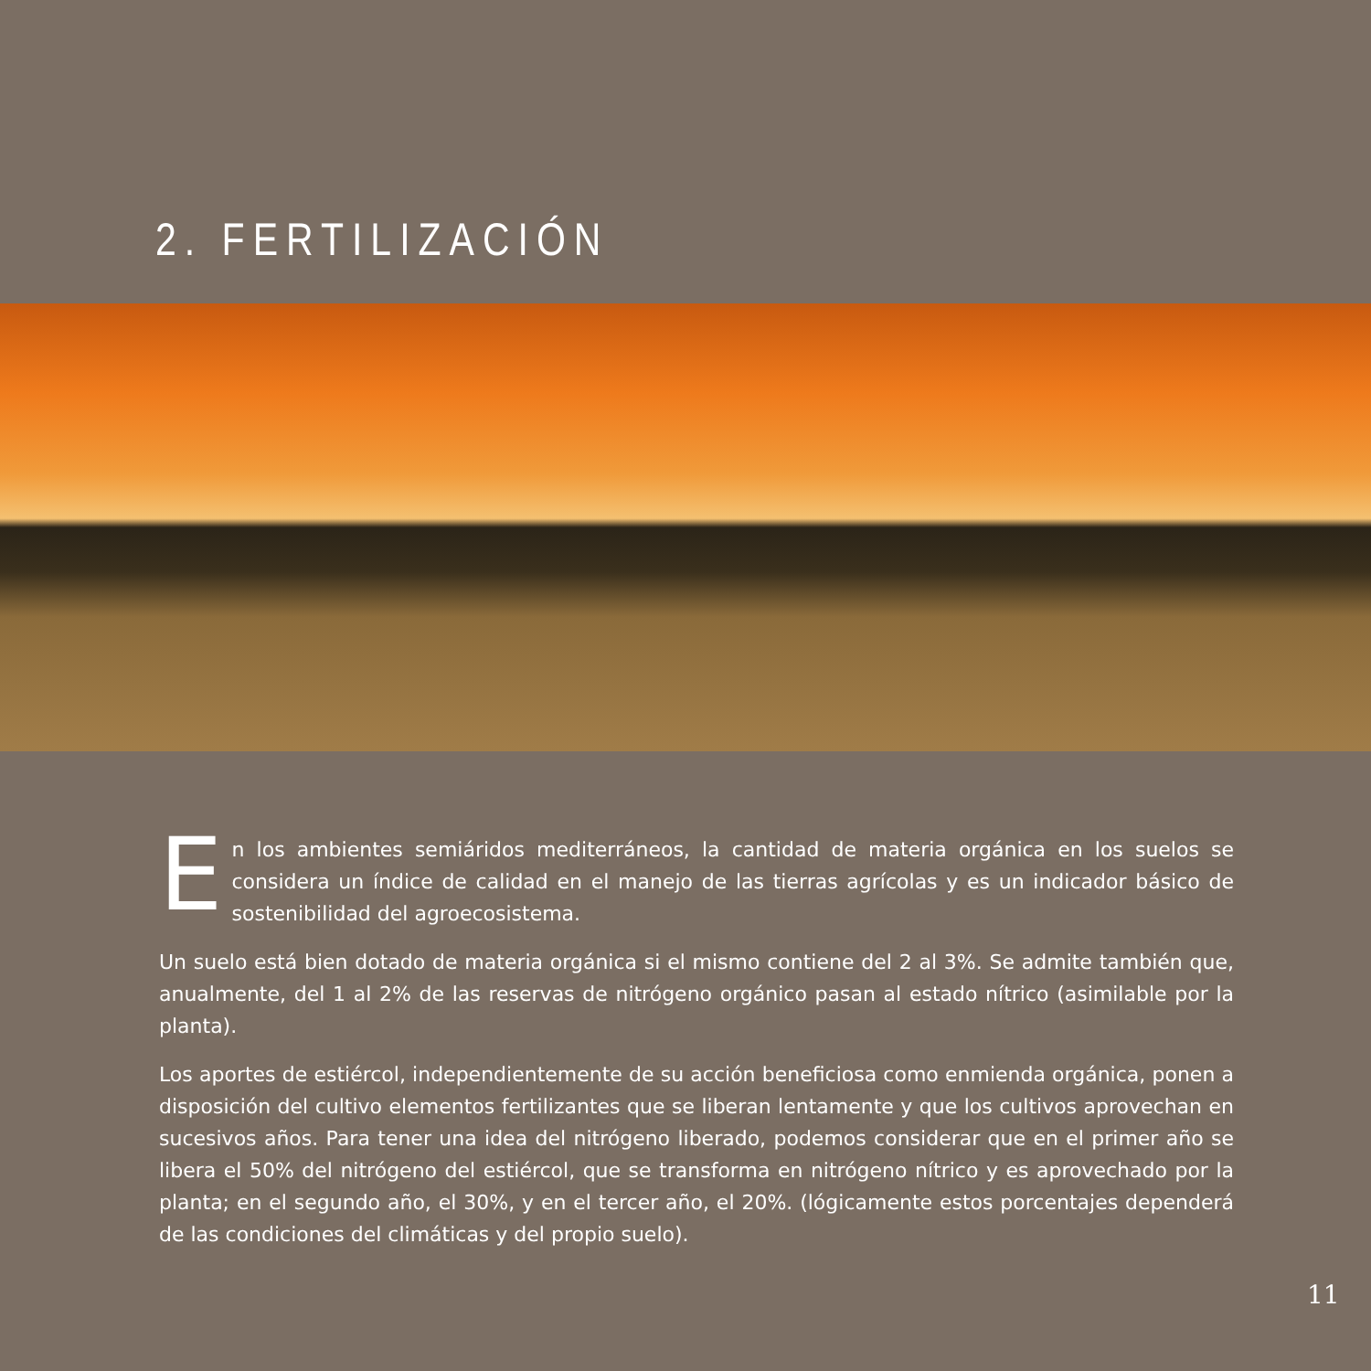2. FERTILIZACIÓN
En los ambientes semiáridos mediterráneos, la cantidad de materia orgánica en los suelos se considera un índice de calidad en el manejo de las tierras agrícolas y es un indicador básico de sostenibilidad del agroecosistema.
Un suelo está bien dotado de materia orgánica si el mismo contiene del 2 al 3%. Se admite también que, anualmente, del 1 al 2% de las reservas de nitrógeno orgánico pasan al estado nítrico (asimilable por la planta).
Los aportes de estiércol, independientemente de su acción beneficiosa como enmienda orgánica, ponen a disposición del cultivo elementos fertilizantes que se liberan lentamente y que los cultivos aprovechan en sucesivos años. Para tener una idea del nitrógeno liberado, podemos considerar que en el primer año se libera el 50% del nitrógeno del estiércol, que se transforma en nitrógeno nítrico y es aprovechado por la planta; en el segundo año, el 30%, y en el tercer año, el 20%. (lógicamente estos porcentajes dependerá de las condiciones del climáticas y del propio suelo).
11